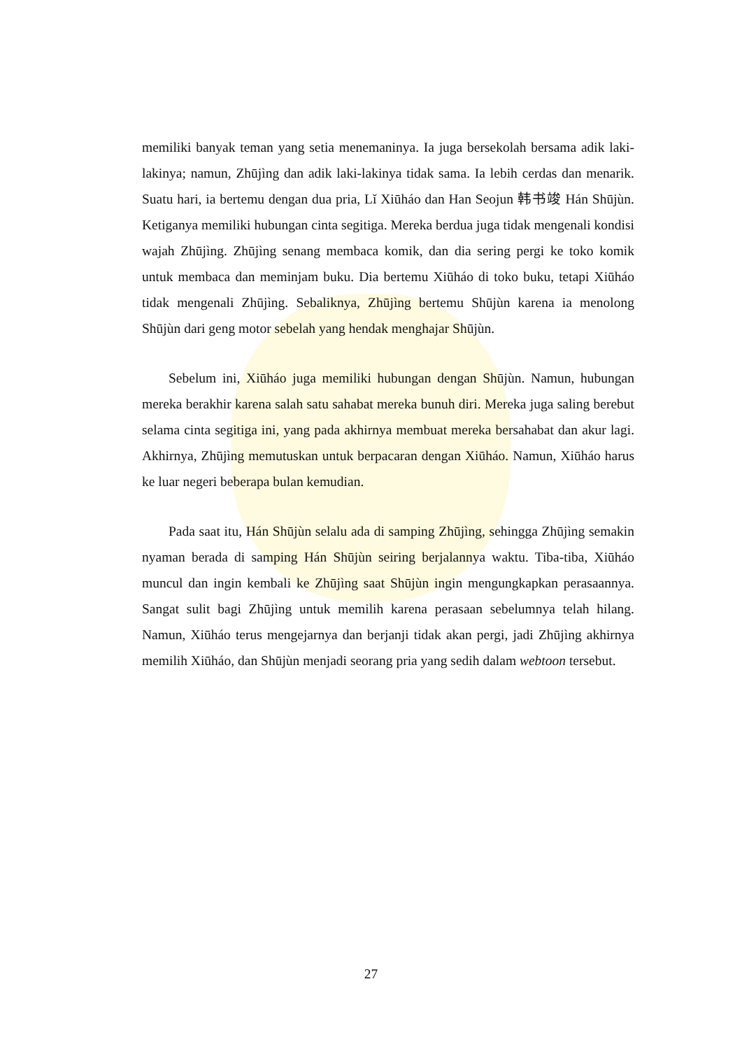memiliki banyak teman yang setia menemaninya. Ia juga bersekolah bersama adik laki-lakinya; namun, Zhūjìng dan adik laki-lakinya tidak sama. Ia lebih cerdas dan menarik. Suatu hari, ia bertemu dengan dua pria, Lǐ Xiūháo dan Han Seojun 韩书竣 Hán Shūjùn. Ketiganya memiliki hubungan cinta segitiga. Mereka berdua juga tidak mengenali kondisi wajah Zhūjìng. Zhūjìng senang membaca komik, dan dia sering pergi ke toko komik untuk membaca dan meminjam buku. Dia bertemu Xiūháo di toko buku, tetapi Xiūháo tidak mengenali Zhūjìng. Sebaliknya, Zhūjìng bertemu Shūjùn karena ia menolong Shūjùn dari geng motor sebelah yang hendak menghajar Shūjùn.
Sebelum ini, Xiūháo juga memiliki hubungan dengan Shūjùn. Namun, hubungan mereka berakhir karena salah satu sahabat mereka bunuh diri. Mereka juga saling berebut selama cinta segitiga ini, yang pada akhirnya membuat mereka bersahabat dan akur lagi. Akhirnya, Zhūjìng memutuskan untuk berpacaran dengan Xiūháo. Namun, Xiūháo harus ke luar negeri beberapa bulan kemudian.
Pada saat itu, Hán Shūjùn selalu ada di samping Zhūjìng, sehingga Zhūjìng semakin nyaman berada di samping Hán Shūjùn seiring berjalannya waktu. Tiba-tiba, Xiūháo muncul dan ingin kembali ke Zhūjìng saat Shūjùn ingin mengungkapkan perasaannya. Sangat sulit bagi Zhūjìng untuk memilih karena perasaan sebelumnya telah hilang. Namun, Xiūháo terus mengejarnya dan berjanji tidak akan pergi, jadi Zhūjìng akhirnya memilih Xiūháo, dan Shūjùn menjadi seorang pria yang sedih dalam webtoon tersebut.
27